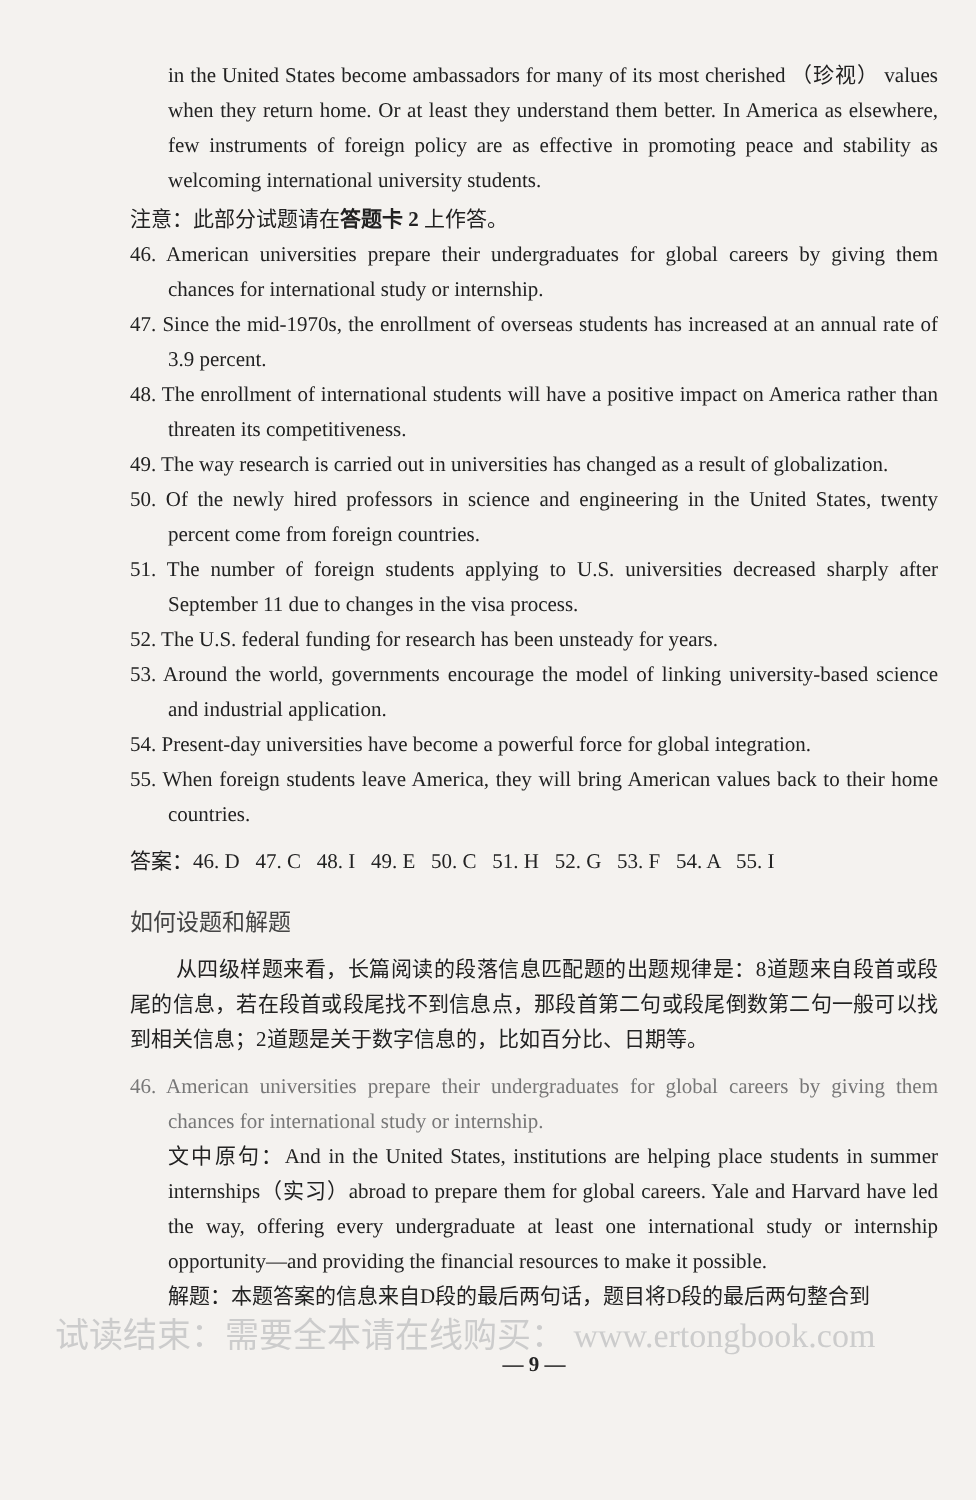in the United States become ambassadors for many of its most cherished （珍视） values when they return home. Or at least they understand them better. In America as elsewhere, few instruments of foreign policy are as effective in promoting peace and stability as welcoming international university students.
注意：此部分试题请在答题卡 2 上作答。
46. American universities prepare their undergraduates for global careers by giving them chances for international study or internship.
47. Since the mid-1970s, the enrollment of overseas students has increased at an annual rate of 3.9 percent.
48. The enrollment of international students will have a positive impact on America rather than threaten its competitiveness.
49. The way research is carried out in universities has changed as a result of globalization.
50. Of the newly hired professors in science and engineering in the United States, twenty percent come from foreign countries.
51. The number of foreign students applying to U.S. universities decreased sharply after September 11 due to changes in the visa process.
52. The U.S. federal funding for research has been unsteady for years.
53. Around the world, governments encourage the model of linking university-based science and industrial application.
54. Present-day universities have become a powerful force for global integration.
55. When foreign students leave America, they will bring American values back to their home countries.
答案：46. D 47. C 48. I 49. E 50. C 51. H 52. G 53. F 54. A 55. I
如何设题和解题
从四级样题来看，长篇阅读的段落信息匹配题的出题规律是：8道题来自段首或段尾的信息，若在段首或段尾找不到信息点，那段首第二句或段尾倒数第二句一般可以找到相关信息；2道题是关于数字信息的，比如百分比、日期等。
46. American universities prepare their undergraduates for global careers by giving them chances for international study or internship.
文中原句：And in the United States, institutions are helping place students in summer internships（实习）abroad to prepare them for global careers. Yale and Harvard have led the way, offering every undergraduate at least one international study or internship opportunity—and providing the financial resources to make it possible.
解题：本题答案的信息来自D段的最后两句话，题目将D段的最后两句整合到
试读结束：需要全本请在线购买： www.ertongbook.com
— 9 —